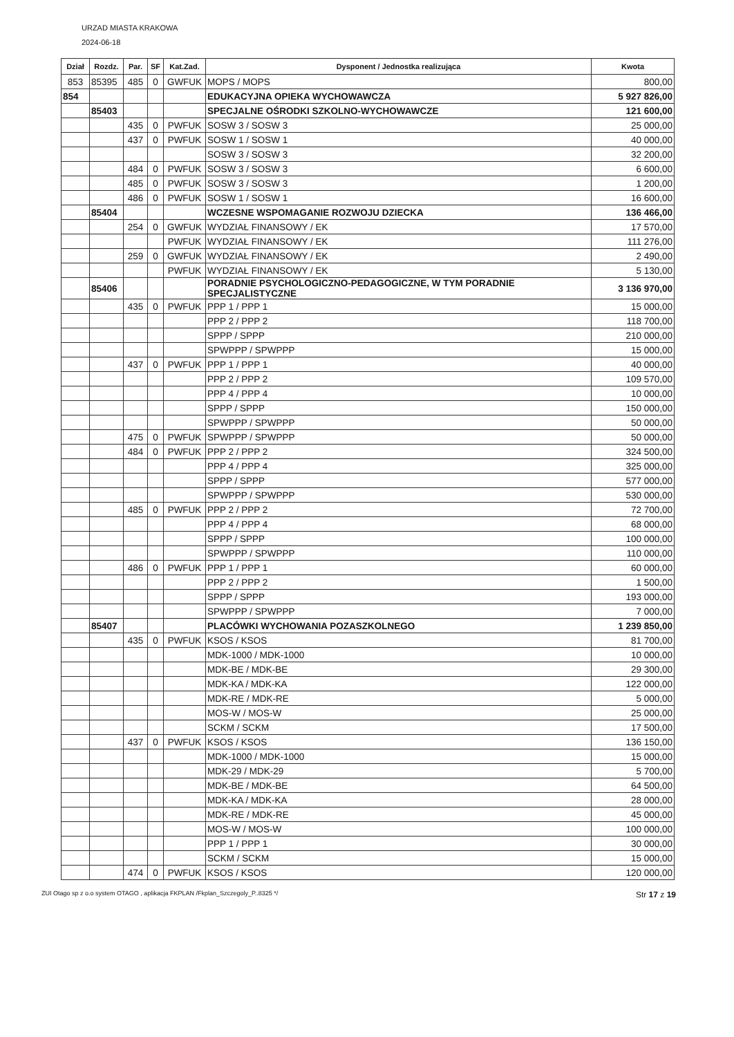URZAD MIASTA KRAKOWA
2024-06-18
| Dział | Rozdz. | Par. | SF | Kat.Zad. | Dysponent / Jednostka realizująca | Kwota |
| --- | --- | --- | --- | --- | --- | --- |
| 853 | 85395 | 485 | 0 | GWFUK | MOPS / MOPS | 800,00 |
| 854 | | | | | EDUKACYJNA OPIEKA WYCHOWAWCZA | 5 927 826,00 |
| | 85403 | | | | SPECJALNE OŚRODKI SZKOLNO-WYCHOWAWCZE | 121 600,00 |
| | | 435 | 0 | PWFUK | SOSW 3 / SOSW 3 | 25 000,00 |
| | | 437 | 0 | PWFUK | SOSW 1 / SOSW 1 | 40 000,00 |
| | | | | | SOSW 3 / SOSW 3 | 32 200,00 |
| | | 484 | 0 | PWFUK | SOSW 3 / SOSW 3 | 6 600,00 |
| | | 485 | 0 | PWFUK | SOSW 3 / SOSW 3 | 1 200,00 |
| | | 486 | 0 | PWFUK | SOSW 1 / SOSW 1 | 16 600,00 |
| | 85404 | | | | WCZESNE WSPOMAGANIE ROZWOJU DZIECKA | 136 466,00 |
| | | 254 | 0 | GWFUK | WYDZIAŁ FINANSOWY / EK | 17 570,00 |
| | | | | PWFUK | WYDZIAŁ FINANSOWY / EK | 111 276,00 |
| | | 259 | 0 | GWFUK | WYDZIAŁ FINANSOWY / EK | 2 490,00 |
| | | | | PWFUK | WYDZIAŁ FINANSOWY / EK | 5 130,00 |
| | 85406 | | | | PORADNIE PSYCHOLOGICZNO-PEDAGOGICZNE, W TYM PORADNIE SPECJALISTYCZNE | 3 136 970,00 |
| | | 435 | 0 | PWFUK | PPP 1 / PPP 1 | 15 000,00 |
| | | | | | PPP 2 / PPP 2 | 118 700,00 |
| | | | | | SPPP / SPPP | 210 000,00 |
| | | | | | SPWPPP / SPWPPP | 15 000,00 |
| | | 437 | 0 | PWFUK | PPP 1 / PPP 1 | 40 000,00 |
| | | | | | PPP 2 / PPP 2 | 109 570,00 |
| | | | | | PPP 4 / PPP 4 | 10 000,00 |
| | | | | | SPPP / SPPP | 150 000,00 |
| | | | | | SPWPPP / SPWPPP | 50 000,00 |
| | | 475 | 0 | PWFUK | SPWPPP / SPWPPP | 50 000,00 |
| | | 484 | 0 | PWFUK | PPP 2 / PPP 2 | 324 500,00 |
| | | | | | PPP 4 / PPP 4 | 325 000,00 |
| | | | | | SPPP / SPPP | 577 000,00 |
| | | | | | SPWPPP / SPWPPP | 530 000,00 |
| | | 485 | 0 | PWFUK | PPP 2 / PPP 2 | 72 700,00 |
| | | | | | PPP 4 / PPP 4 | 68 000,00 |
| | | | | | SPPP / SPPP | 100 000,00 |
| | | | | | SPWPPP / SPWPPP | 110 000,00 |
| | | 486 | 0 | PWFUK | PPP 1 / PPP 1 | 60 000,00 |
| | | | | | PPP 2 / PPP 2 | 1 500,00 |
| | | | | | SPPP / SPPP | 193 000,00 |
| | | | | | SPWPPP / SPWPPP | 7 000,00 |
| | 85407 | | | | PLACÓWKI WYCHOWANIA POZASZKOLNEGO | 1 239 850,00 |
| | | 435 | 0 | PWFUK | KSOS / KSOS | 81 700,00 |
| | | | | | MDK-1000 / MDK-1000 | 10 000,00 |
| | | | | | MDK-BE / MDK-BE | 29 300,00 |
| | | | | | MDK-KA / MDK-KA | 122 000,00 |
| | | | | | MDK-RE / MDK-RE | 5 000,00 |
| | | | | | MOS-W / MOS-W | 25 000,00 |
| | | | | | SCKM / SCKM | 17 500,00 |
| | | 437 | 0 | PWFUK | KSOS / KSOS | 136 150,00 |
| | | | | | MDK-1000 / MDK-1000 | 15 000,00 |
| | | | | | MDK-29 / MDK-29 | 5 700,00 |
| | | | | | MDK-BE / MDK-BE | 64 500,00 |
| | | | | | MDK-KA / MDK-KA | 28 000,00 |
| | | | | | MDK-RE / MDK-RE | 45 000,00 |
| | | | | | MOS-W / MOS-W | 100 000,00 |
| | | | | | PPP 1 / PPP 1 | 30 000,00 |
| | | | | | SCKM / SCKM | 15 000,00 |
| | | 474 | 0 | PWFUK | KSOS / KSOS | 120 000,00 |
ZUI Otago sp z o.o system OTAGO , aplikacja FKPLAN /Fkplan_Szczegoly_P..8325 */ Str 17 z 19